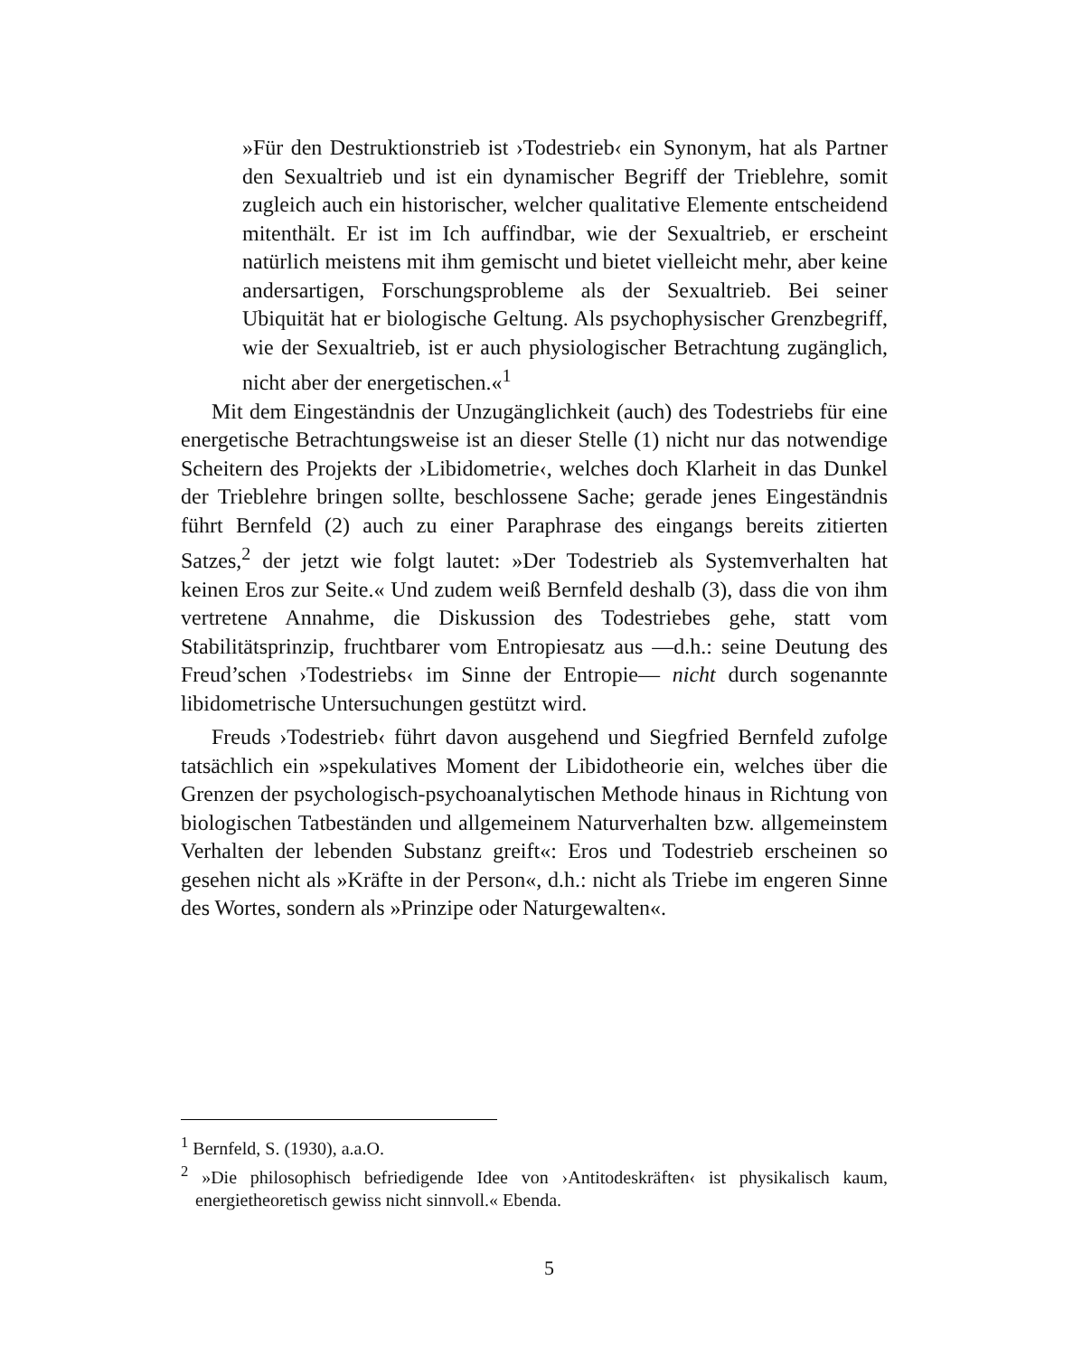»Für den Destruktionstrieb ist ›Todestrieb‹ ein Synonym, hat als Partner den Sexualtrieb und ist ein dynamischer Begriff der Triebleh­re, somit zugleich auch ein historischer, welcher qualitative Elemente entscheidend mitenthält. Er ist im Ich auffindbar, wie der Sexualtrieb, er erscheint natürlich meistens mit ihm gemischt und bietet vielleicht mehr, aber keine andersartigen, Forschungsprobleme als der Sexual­trieb. Bei seiner Ubiquität hat er biologische Geltung. Als psycho­physischer Grenzbegriff, wie der Sexualtrieb, ist er auch physiologi­scher Betrachtung zugänglich, nicht aber der energetischen.«<sup>1</sup>
Mit dem Eingeständnis der Unzugänglichkeit (auch) des Todestriebs für eine energetische Betrachtungsweise ist an dieser Stelle (1) nicht nur das notwendige Scheitern des Projekts der ›Libidometrie‹, welches doch Klarheit in das Dunkel der Trieblehre bringen sollte, beschlossene Sache; gerade jenes Eingeständnis führt Bernfeld (2) auch zu einer Paraphrase des eingangs bereits zitierten Satzes,<sup>2</sup> der jetzt wie folgt lautet: »Der Todestrieb als Sys­temverhalten hat keinen Eros zur Seite.« Und zudem weiß Bernfeld deshalb (3), dass die von ihm vertretene Annahme, die Diskussion des Todestriebes gehe, statt vom Stabilitätsprinzip, fruchtbarer vom Entropiesatz aus —d.h.: seine Deutung des Freud’schen ›Todestriebs‹ im Sinne der Entropie— nicht durch sogenannte libidometrische Untersuchungen gestützt wird.
Freuds ›Todestrieb‹ führt davon ausgehend und Siegfried Bernfeld zufol­ge tatsächlich ein »spekulatives Moment der Libidotheorie ein, welches über die Grenzen der psychologisch-psychoanalytischen Methode hinaus in Rich­tung von biologischen Tatbeständen und allgemeinem Naturverhalten bzw. allgemeinstem Verhalten der lebenden Substanz greift«: Eros und Todestrieb erscheinen so gesehen nicht als »Kräfte in der Person«, d.h.: nicht als Triebe im engeren Sinne des Wortes, sondern als »Prinzipe oder Naturgewalten«.
<sup>1</sup> Bernfeld, S. (1930), a.a.O.
<sup>2</sup> »Die philosophisch befriedigende Idee von ›Antitodeskräften‹ ist physikalisch kaum, energietheoretisch gewiss nicht sinnvoll.« Ebenda.
5